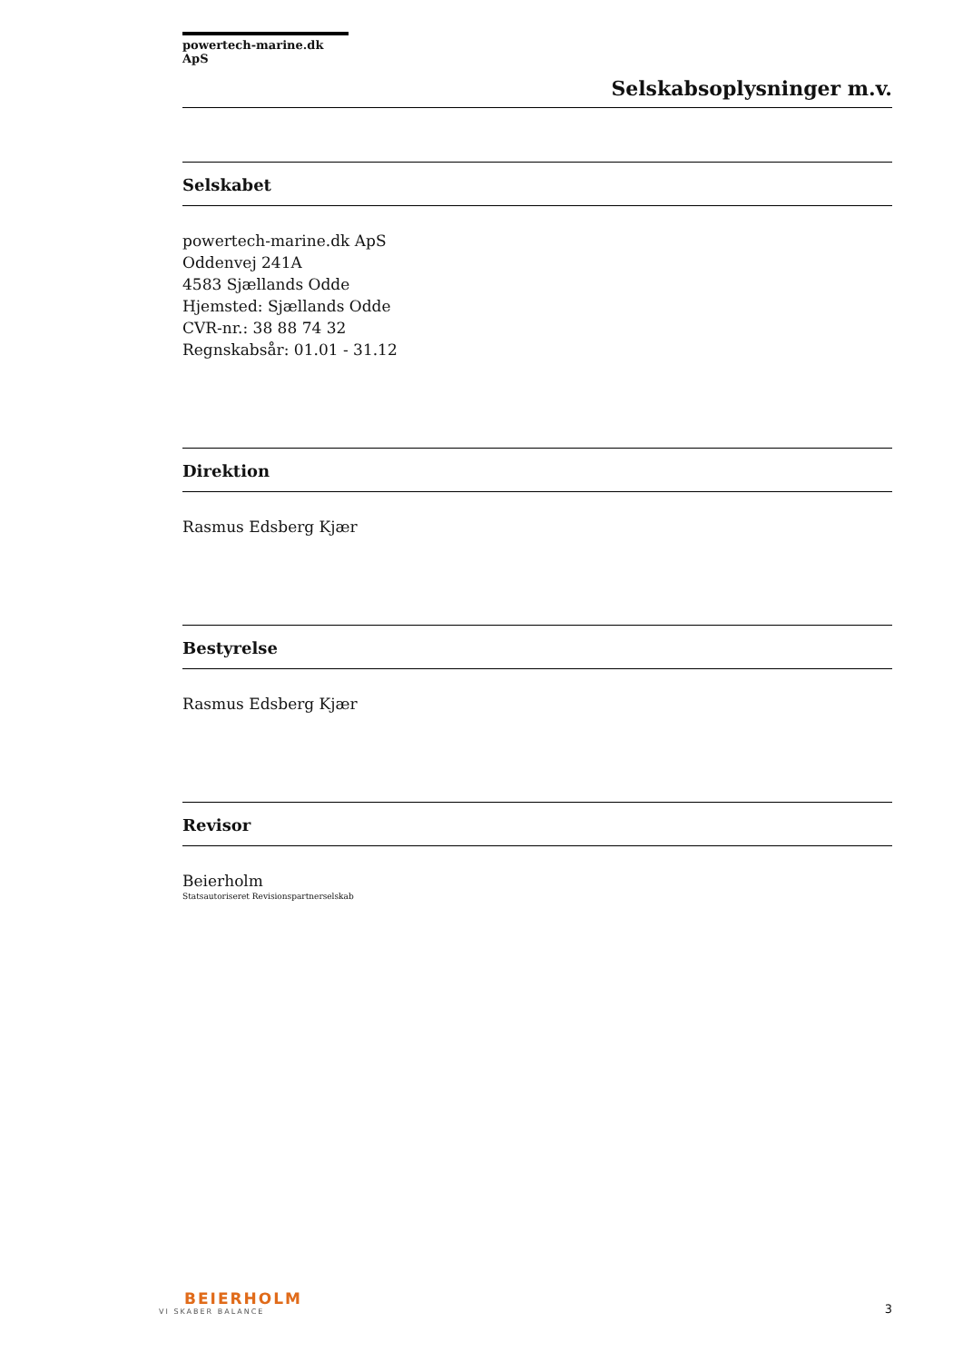powertech-marine.dk ApS
Selskabsoplysninger m.v.
Selskabet
powertech-marine.dk ApS
Oddenvej 241A
4583 Sjællands Odde
Hjemsted: Sjællands Odde
CVR-nr.: 38 88 74 32
Regnskabsår: 01.01 - 31.12
Direktion
Rasmus Edsberg Kjær
Bestyrelse
Rasmus Edsberg Kjær
Revisor
Beierholm
Statsautoriseret Revisionspartnerselskab
BEIERHOLM
VI SKABER BALANCE
3